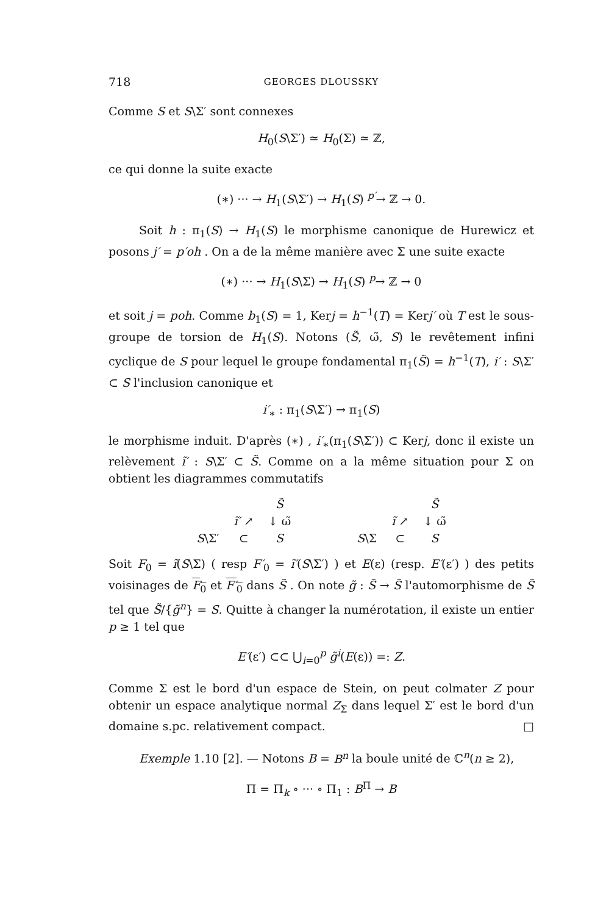718 GEORGES DLOUSSKY
Comme S et S\Σ′ sont connexes
H<sub>0</sub>(S\Σ′) ≃ H<sub>0</sub>(Σ) ≃ ℤ,
ce qui donne la suite exacte
(∗) ··· → H<sub>1</sub>(S\Σ′) → H<sub>1</sub>(S) <sup>p′</sup>→ ℤ → 0.
Soit h : π<sub>1</sub>(S) → H<sub>1</sub>(S) le morphisme canonique de Hurewicz et posons j′ = p′oh . On a de la même manière avec Σ une suite exacte
(∗) ··· → H<sub>1</sub>(S\Σ) → H<sub>1</sub>(S) <sup>p</sup>→ ℤ → 0
et soit j = poh. Comme b<sub>1</sub>(S) = 1, Kerj = h<sup>−1</sup>(T) = Kerj′ où T est le sous-groupe de torsion de H<sub>1</sub>(S). Notons (S̃, ω̃, S) le revêtement infini cyclique de S pour lequel le groupe fondamental π<sub>1</sub>(S̃) = h<sup>−1</sup>(T), i′ : S\Σ′ ⊂ S l'inclusion canonique et
i′<sub>∗</sub> : π<sub>1</sub>(S\Σ′) → π<sub>1</sub>(S)
le morphisme induit. D'après (∗) , i′<sub>∗</sub>(π<sub>1</sub>(S\Σ′)) ⊂ Kerj, donc il existe un relèvement ĩ′ : S\Σ′ ⊂ S̃. Comme on a la même situation pour Σ on obtient les diagrammes commutatifs
| | | S̃ | | | | S̃ |
| | ĩ′ ↗ | ↓ ω̃ | | | ĩ ↗ | ↓ ω̃ |
| S \Σ′ | ⊂ | S | | S \Σ | ⊂ | S |
Soit F<sub>0</sub> = ĩ(S\Σ) ( resp F′<sub>0</sub> = ĩ′(S\Σ′) ) et E(ε) (resp. E′(ε′) ) des petits voisinages de F<sub>0</sub> et F′<sub>0</sub> dans S̃ . On note g̃ : S̃ → S̃ l'automorphisme de S̃ tel que S̃/{g̃<sup>n</sup>} = S. Quitte à changer la numérotation, il existe un entier p ≥ 1 tel que
E′(ε′) ⊂⊂ ⋃<sub>i=0</sub><sup>p</sup> g̃<sup>i</sup>(E(ε)) =: Z.
Comme Σ est le bord d'un espace de Stein, on peut colmater Z pour obtenir un espace analytique normal Z<sub>Σ</sub> dans lequel Σ′ est le bord d'un domaine s.pc. relativement compact. □
Exemple 1.10 [2]. — Notons B = B<sup>n</sup> la boule unité de ℂ<sup>n</sup>(n ≥ 2),
Π = Π<sub>k</sub> ∘ ··· ∘ Π<sub>1</sub> : B<sup>Π</sup> → B